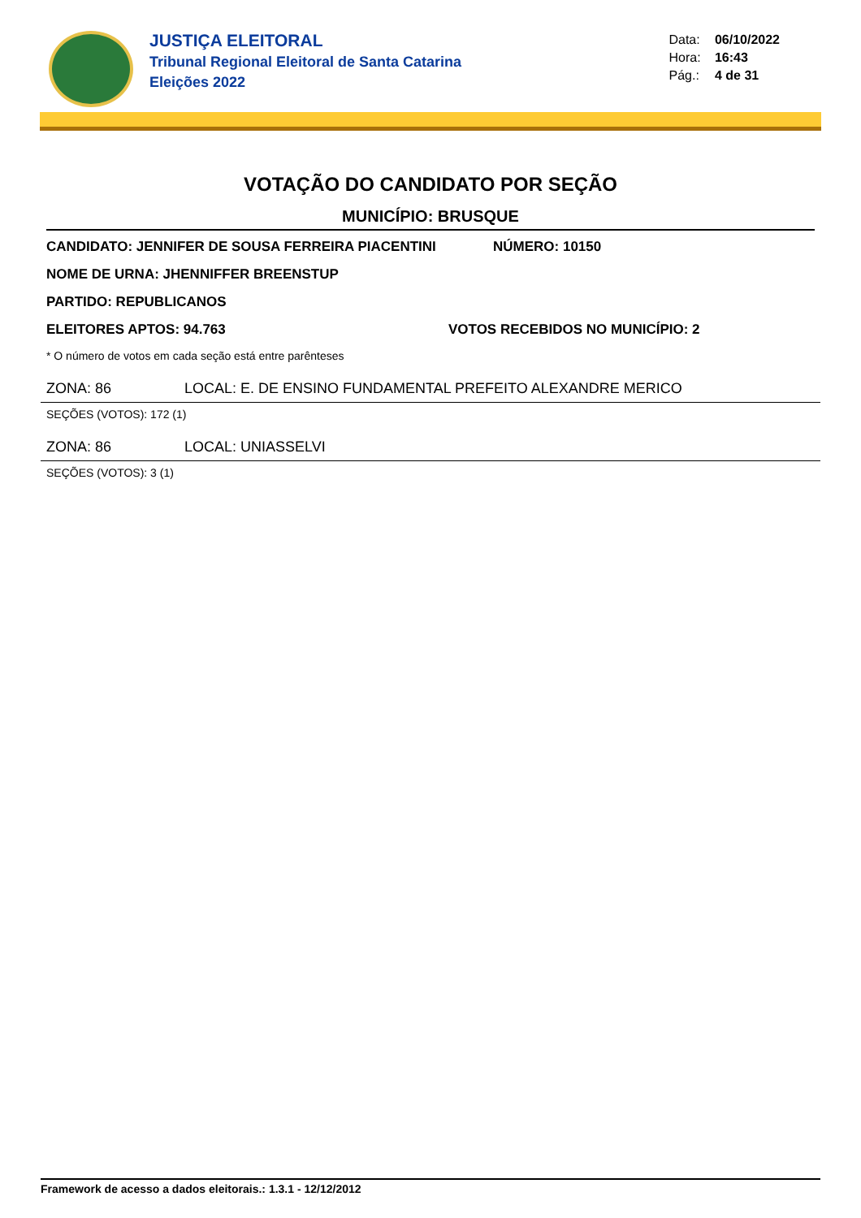JUSTIÇA ELEITORAL
Tribunal Regional Eleitoral de Santa Catarina
Eleições 2022
Data: 06/10/2022
Hora: 16:43
Pág.: 4 de 31
VOTAÇÃO DO CANDIDATO POR SEÇÃO
MUNICÍPIO: BRUSQUE
CANDIDATO: JENNIFER DE SOUSA FERREIRA PIACENTINI NÚMERO: 10150
NOME DE URNA: JHENNIFFER BREENSTUP
PARTIDO: REPUBLICANOS
ELEITORES APTOS: 94.763 VOTOS RECEBIDOS NO MUNICÍPIO: 2
* O número de votos em cada seção está entre parênteses
ZONA: 86 LOCAL: E. DE ENSINO FUNDAMENTAL PREFEITO ALEXANDRE MERICO
SEÇÕES (VOTOS): 172 (1)
ZONA: 86 LOCAL: UNIASSELVI
SEÇÕES (VOTOS): 3 (1)
Framework de acesso a dados eleitorais.: 1.3.1 - 12/12/2012